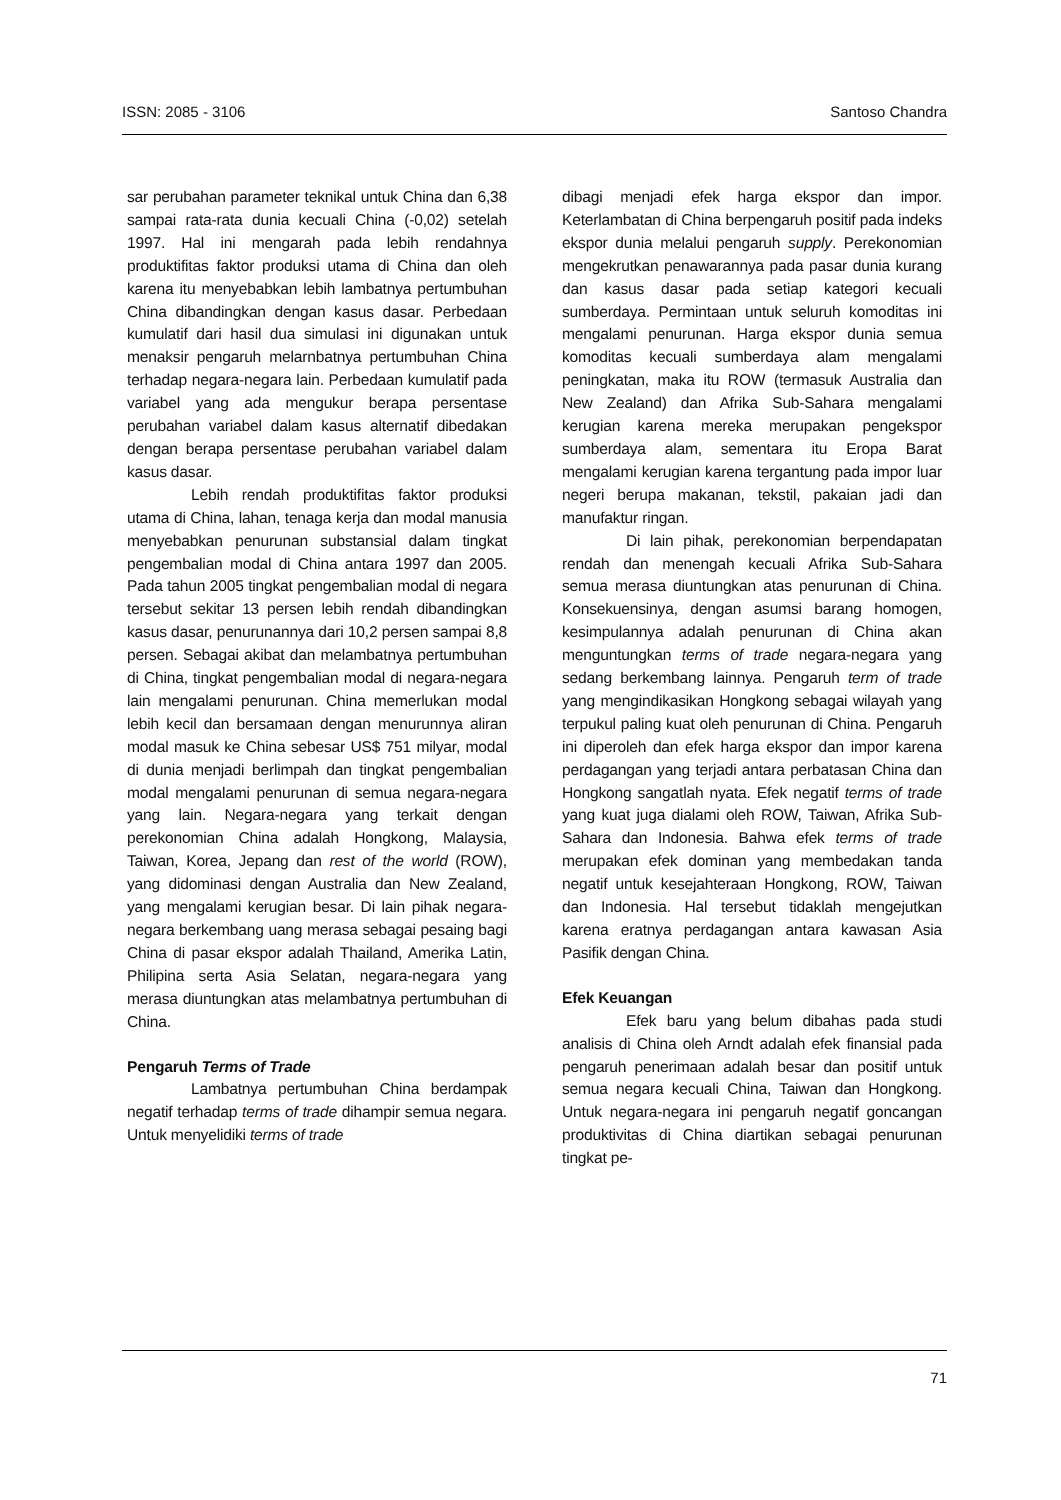ISSN: 2085 - 3106 Santoso Chandra
sar perubahan parameter teknikal untuk China dan 6,38 sampai rata-rata dunia kecuali China (-0,02) setelah 1997. Hal ini mengarah pada lebih rendahnya produktifitas faktor produksi utama di China dan oleh karena itu menyebabkan lebih lambatnya pertumbuhan China dibandingkan dengan kasus dasar. Perbedaan kumulatif dari hasil dua simulasi ini digunakan untuk menaksir pengaruh melarnbatnya pertumbuhan China terhadap negara-negara lain. Perbedaan kumulatif pada variabel yang ada mengukur berapa persentase perubahan variabel dalam kasus alternatif dibedakan dengan berapa persentase perubahan variabel dalam kasus dasar.
Lebih rendah produktifitas faktor produksi utama di China, lahan, tenaga kerja dan modal manusia menyebabkan penurunan substansial dalam tingkat pengembalian modal di China antara 1997 dan 2005. Pada tahun 2005 tingkat pengembalian modal di negara tersebut sekitar 13 persen lebih rendah dibandingkan kasus dasar, penurunannya dari 10,2 persen sampai 8,8 persen. Sebagai akibat dan melambatnya pertumbuhan di China, tingkat pengembalian modal di negara-negara lain mengalami penurunan. China memerlukan modal lebih kecil dan bersamaan dengan menurunnya aliran modal masuk ke China sebesar US$ 751 milyar, modal di dunia menjadi berlimpah dan tingkat pengembalian modal mengalami penurunan di semua negara-negara yang lain. Negara-negara yang terkait dengan perekonomian China adalah Hongkong, Malaysia, Taiwan, Korea, Jepang dan rest of the world (ROW), yang didominasi dengan Australia dan New Zealand, yang mengalami kerugian besar. Di lain pihak negara-negara berkembang uang merasa sebagai pesaing bagi China di pasar ekspor adalah Thailand, Amerika Latin, Philipina serta Asia Selatan, negara-negara yang merasa diuntungkan atas melambatnya pertumbuhan di China.
Pengaruh Terms of Trade
Lambatnya pertumbuhan China berdampak negatif terhadap terms of trade dihampir semua negara. Untuk menyelidiki terms of trade
dibagi menjadi efek harga ekspor dan impor. Keterlambatan di China berpengaruh positif pada indeks ekspor dunia melalui pengaruh supply. Perekonomian mengekrutkan penawarannya pada pasar dunia kurang dan kasus dasar pada setiap kategori kecuali sumberdaya. Permintaan untuk seluruh komoditas ini mengalami penurunan. Harga ekspor dunia semua komoditas kecuali sumberdaya alam mengalami peningkatan, maka itu ROW (termasuk Australia dan New Zealand) dan Afrika Sub-Sahara mengalami kerugian karena mereka merupakan pengekspor sumberdaya alam, sementara itu Eropa Barat mengalami kerugian karena tergantung pada impor luar negeri berupa makanan, tekstil, pakaian jadi dan manufaktur ringan.
Di lain pihak, perekonomian berpendapatan rendah dan menengah kecuali Afrika Sub-Sahara semua merasa diuntungkan atas penurunan di China. Konsekuensinya, dengan asumsi barang homogen, kesimpulannya adalah penurunan di China akan menguntungkan terms of trade negara-negara yang sedang berkembang lainnya. Pengaruh term of trade yang mengindikasikan Hongkong sebagai wilayah yang terpukul paling kuat oleh penurunan di China. Pengaruh ini diperoleh dan efek harga ekspor dan impor karena perdagangan yang terjadi antara perbatasan China dan Hongkong sangatlah nyata. Efek negatif terms of trade yang kuat juga dialami oleh ROW, Taiwan, Afrika Sub-Sahara dan Indonesia. Bahwa efek terms of trade merupakan efek dominan yang membedakan tanda negatif untuk kesejahteraan Hongkong, ROW, Taiwan dan Indonesia. Hal tersebut tidaklah mengejutkan karena eratnya perdagangan antara kawasan Asia Pasifik dengan China.
Efek Keuangan
Efek baru yang belum dibahas pada studi analisis di China oleh Arndt adalah efek finansial pada pengaruh penerimaan adalah besar dan positif untuk semua negara kecuali China, Taiwan dan Hongkong. Untuk negara-negara ini pengaruh negatif goncangan produktivitas di China diartikan sebagai penurunan tingkat pe-
71